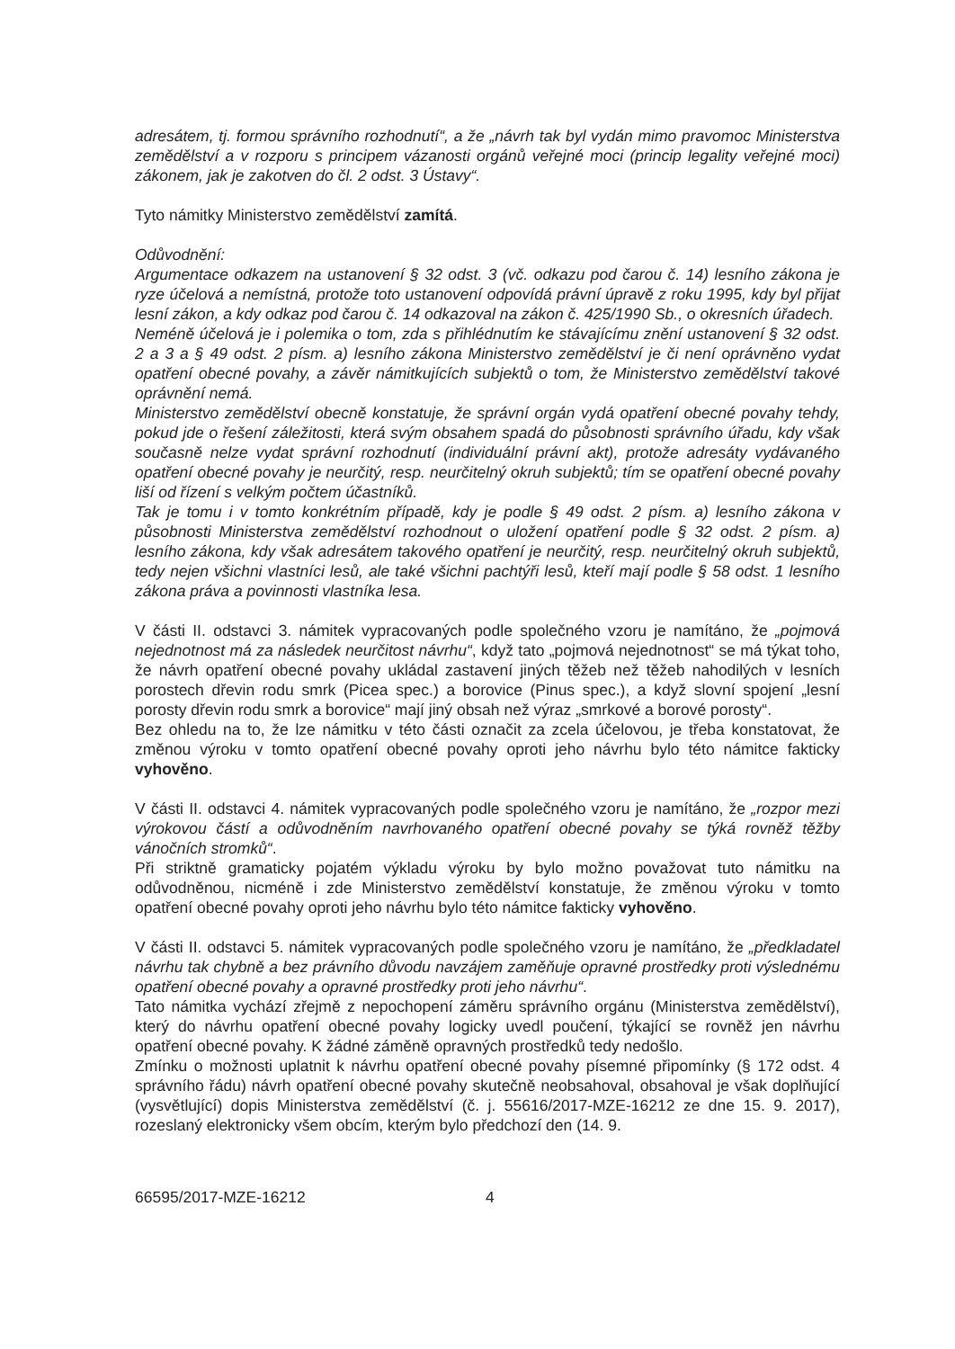adresátem, tj. formou správního rozhodnutí“, a že „návrh tak byl vydán mimo pravomoc Ministerstva zemědělství a v rozporu s principem vázanosti orgánů veřejné moci (princip legality veřejné moci) zákonem, jak je zakotven do čl. 2 odst. 3 Ústavy“.
Tyto námitky Ministerstvo zemědělství zamítá.
Odůvodnění:
Argumentace odkazem na ustanovení § 32 odst. 3 (vč. odkazu pod čarou č. 14) lesního zákona je ryze účelová a nemístná, protože toto ustanovení odpovídá právní úpravě z roku 1995, kdy byl přijat lesní zákon, a kdy odkaz pod čarou č. 14 odkazoval na zákon č. 425/1990 Sb., o okresních úřadech.
Neméně účelová je i polemika o tom, zda s přihlédnutím ke stávajícímu znění ustanovení § 32 odst. 2 a 3 a § 49 odst. 2 písm. a) lesního zákona Ministerstvo zemědělství je či není oprávněno vydat opatření obecné povahy, a závěr námitkujících subjektů o tom, že Ministerstvo zemědělství takové oprávnění nemá.
Ministerstvo zemědělství obecně konstatuje, že správní orgán vydá opatření obecné povahy tehdy, pokud jde o řešení záležitosti, která svým obsahem spadá do působnosti správního úřadu, kdy však současně nelze vydat správní rozhodnutí (individuální právní akt), protože adresáty vydávaného opatření obecné povahy je neurčitý, resp. neurčitelný okruh subjektů; tím se opatření obecné povahy liší od řízení s velkým počtem účastníků.
Tak je tomu i v tomto konkrétním případě, kdy je podle § 49 odst. 2 písm. a) lesního zákona v působnosti Ministerstva zemědělství rozhodnout o uložení opatření podle § 32 odst. 2 písm. a) lesního zákona, kdy však adresátem takového opatření je neurčitý, resp. neurčitelný okruh subjektů, tedy nejen všichni vlastníci lesů, ale také všichni pachtýři lesů, kteří mají podle § 58 odst. 1 lesního zákona práva a povinnosti vlastníka lesa.
V části II. odstavci 3. námitek vypracovaných podle společného vzoru je namítáno, že „pojmová nejednotnost má za následek neurčitost návrhu“, když tato „pojmová nejednotnost“ se má týkat toho, že návrh opatření obecné povahy ukládal zastavení jiných těžeb než těžeb nahodilých v lesních porostech dřevin rodu smrk (Picea spec.) a borovice (Pinus spec.), a když slovní spojení „lesní porosty dřevin rodu smrk a borovice“ mají jiný obsah než výraz „smrkové a borové porosty“.
Bez ohledu na to, že lze námitku v této části označit za zcela účelovou, je třeba konstatovat, že změnou výroku v tomto opatření obecné povahy oproti jeho návrhu bylo této námitce fakticky vyhověno.
V části II. odstavci 4. námitek vypracovaných podle společného vzoru je namítáno, že „rozpor mezi výrokovou částí a odůvodněním navrhovaného opatření obecné povahy se týká rovněž těžby vánočních stromků“.
Při striktně gramaticky pojatém výkladu výroku by bylo možno považovat tuto námitku na odůvodněnou, nicméně i zde Ministerstvo zemědělství konstatuje, že změnou výroku v tomto opatření obecné povahy oproti jeho návrhu bylo této námitce fakticky vyhověno.
V části II. odstavci 5. námitek vypracovaných podle společného vzoru je namítáno, že „předkladatel návrhu tak chybně a bez právního důvodu navzájem zaměňuje opravné prostředky proti výslednému opatření obecné povahy a opravné prostředky proti jeho návrhu“.
Tato námitka vychází zřejmě z nepochopení záměru správního orgánu (Ministerstva zemědělství), který do návrhu opatření obecné povahy logicky uvedl poučení, týkající se rovněž jen návrhu opatření obecné povahy. K žádné záměně opravných prostředků tedy nedošlo.
Zmínku o možnosti uplatnit k návrhu opatření obecné povahy písemné připomínky (§ 172 odst. 4 správního řádu) návrh opatření obecné povahy skutečně neobsahoval, obsahoval je však doplňující (vysvětlující) dopis Ministerstva zemědělství (č. j. 55616/2017-MZE-16212 ze dne 15. 9. 2017), rozeslaný elektronicky všem obcím, kterým bylo předchozí den (14. 9.
66595/2017-MZE-16212 4